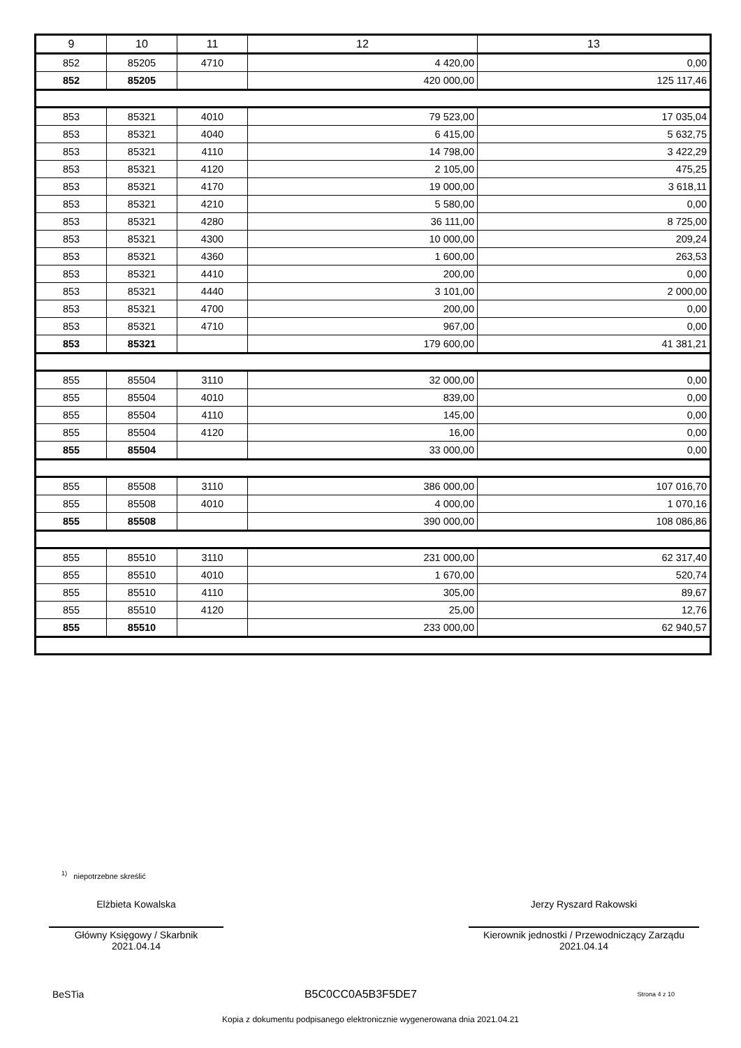| 9 | 10 | 11 | 12 | 13 |
| --- | --- | --- | --- | --- |
| 852 | 85205 | 4710 | 4 420,00 | 0,00 |
| 852 | 85205 | | 420 000,00 | 125 117,46 |
| 853 | 85321 | 4010 | 79 523,00 | 17 035,04 |
| 853 | 85321 | 4040 | 6 415,00 | 5 632,75 |
| 853 | 85321 | 4110 | 14 798,00 | 3 422,29 |
| 853 | 85321 | 4120 | 2 105,00 | 475,25 |
| 853 | 85321 | 4170 | 19 000,00 | 3 618,11 |
| 853 | 85321 | 4210 | 5 580,00 | 0,00 |
| 853 | 85321 | 4280 | 36 111,00 | 8 725,00 |
| 853 | 85321 | 4300 | 10 000,00 | 209,24 |
| 853 | 85321 | 4360 | 1 600,00 | 263,53 |
| 853 | 85321 | 4410 | 200,00 | 0,00 |
| 853 | 85321 | 4440 | 3 101,00 | 2 000,00 |
| 853 | 85321 | 4700 | 200,00 | 0,00 |
| 853 | 85321 | 4710 | 967,00 | 0,00 |
| 853 | 85321 | | 179 600,00 | 41 381,21 |
| 855 | 85504 | 3110 | 32 000,00 | 0,00 |
| 855 | 85504 | 4010 | 839,00 | 0,00 |
| 855 | 85504 | 4110 | 145,00 | 0,00 |
| 855 | 85504 | 4120 | 16,00 | 0,00 |
| 855 | 85504 | | 33 000,00 | 0,00 |
| 855 | 85508 | 3110 | 386 000,00 | 107 016,70 |
| 855 | 85508 | 4010 | 4 000,00 | 1 070,16 |
| 855 | 85508 | | 390 000,00 | 108 086,86 |
| 855 | 85510 | 3110 | 231 000,00 | 62 317,40 |
| 855 | 85510 | 4010 | 1 670,00 | 520,74 |
| 855 | 85510 | 4110 | 305,00 | 89,67 |
| 855 | 85510 | 4120 | 25,00 | 12,76 |
| 855 | 85510 | | 233 000,00 | 62 940,57 |
<sup>1)</sup> niepotrzebne skreślić
Elżbieta Kowalska
Główny Księgowy / Skarbnik
2021.04.14
Jerzy Ryszard Rakowski
Kierownik jednostki / Przewodniczący Zarządu
2021.04.14
BeSTia B5C0CC0A5B3F5DE7 Strona 4 z 10
Kopia z dokumentu podpisanego elektronicznie wygenerowana dnia 2021.04.21